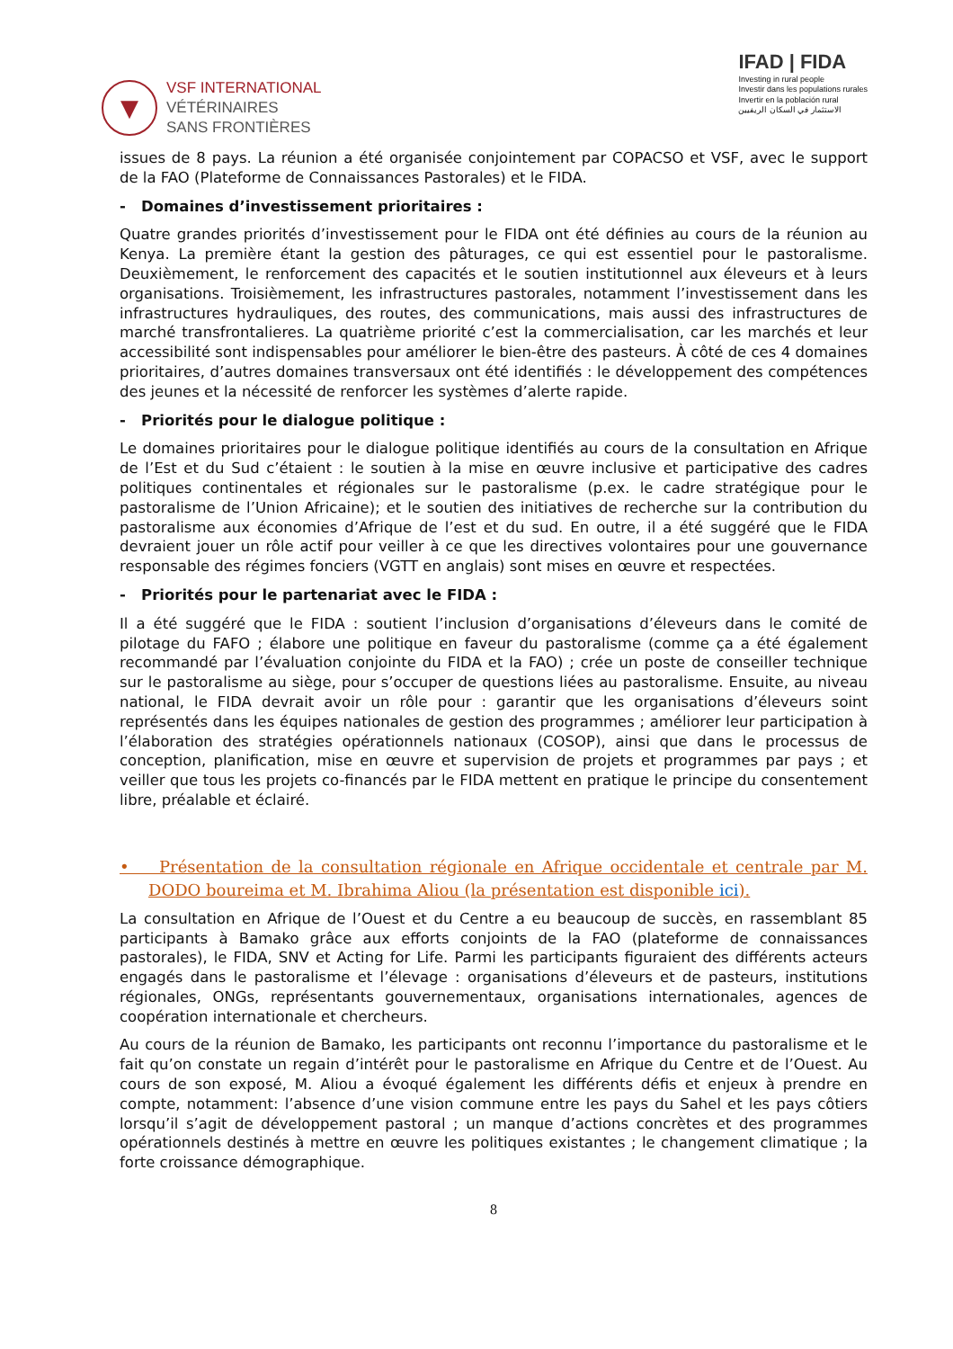▼
VSF INTERNATIONAL
VÉTÉRINAIRES
SANS FRONTIÈRES
IFAD | FIDA
Investing in rural people
Investir dans les populations rurales
Invertir en la población rural
الاستثمار في السكان الريفيين
issues de 8 pays. La réunion a été organisée conjointement par COPACSO et VSF, avec le support de la FAO (Plateforme de Connaissances Pastorales) et le FIDA.
- Domaines d’investissement prioritaires :
Quatre grandes priorités d’investissement pour le FIDA ont été définies au cours de la réunion au Kenya. La première étant la gestion des pâturages, ce qui est essentiel pour le pastoralisme. Deuxièmement, le renforcement des capacités et le soutien institutionnel aux éleveurs et à leurs organisations. Troisièmement, les infrastructures pastorales, notamment l’investissement dans les infrastructures hydrauliques, des routes, des communications, mais aussi des infrastructures de marché transfrontalieres. La quatrième priorité c’est la commercialisation, car les marchés et leur accessibilité sont indispensables pour améliorer le bien-être des pasteurs. À côté de ces 4 domaines prioritaires, d’autres domaines transversaux ont été identifiés : le développement des compétences des jeunes et la nécessité de renforcer les systèmes d’alerte rapide.
- Priorités pour le dialogue politique :
Le domaines prioritaires pour le dialogue politique identifiés au cours de la consultation en Afrique de l’Est et du Sud c’étaient : le soutien à la mise en œuvre inclusive et participative des cadres politiques continentales et régionales sur le pastoralisme (p.ex. le cadre stratégique pour le pastoralisme de l’Union Africaine); et le soutien des initiatives de recherche sur la contribution du pastoralisme aux économies d’Afrique de l’est et du sud. En outre, il a été suggéré que le FIDA devraient jouer un rôle actif pour veiller à ce que les directives volontaires pour une gouvernance responsable des régimes fonciers (VGTT en anglais) sont mises en œuvre et respectées.
- Priorités pour le partenariat avec le FIDA :
Il a été suggéré que le FIDA : soutient l’inclusion d’organisations d’éleveurs dans le comité de pilotage du FAFO ; élabore une politique en faveur du pastoralisme (comme ça a été également recommandé par l’évaluation conjointe du FIDA et la FAO) ; crée un poste de conseiller technique sur le pastoralisme au siège, pour s’occuper de questions liées au pastoralisme. Ensuite, au niveau national, le FIDA devrait avoir un rôle pour : garantir que les organisations d’éleveurs soint représentés dans les équipes nationales de gestion des programmes ; améliorer leur participation à l’élaboration des stratégies opérationnels nationaux (COSOP), ainsi que dans le processus de conception, planification, mise en œuvre et supervision de projets et programmes par pays ; et veiller que tous les projets co-financés par le FIDA mettent en pratique le principe du consentement libre, préalable et éclairé.
• Présentation de la consultation régionale en Afrique occidentale et centrale par M. DODO boureima et M. Ibrahima Aliou (la présentation est disponible ici).
La consultation en Afrique de l’Ouest et du Centre a eu beaucoup de succès, en rassemblant 85 participants à Bamako grâce aux efforts conjoints de la FAO (plateforme de connaissances pastorales), le FIDA, SNV et Acting for Life. Parmi les participants figuraient des différents acteurs engagés dans le pastoralisme et l’élevage : organisations d’éleveurs et de pasteurs, institutions régionales, ONGs, représentants gouvernementaux, organisations internationales, agences de coopération internationale et chercheurs.
Au cours de la réunion de Bamako, les participants ont reconnu l’importance du pastoralisme et le fait qu’on constate un regain d’intérêt pour le pastoralisme en Afrique du Centre et de l’Ouest. Au cours de son exposé, M. Aliou a évoqué également les différents défis et enjeux à prendre en compte, notamment: l’absence d’une vision commune entre les pays du Sahel et les pays côtiers lorsqu’il s’agit de développement pastoral ; un manque d’actions concrètes et des programmes opérationnels destinés à mettre en œuvre les politiques existantes ; le changement climatique ; la forte croissance démographique.
8